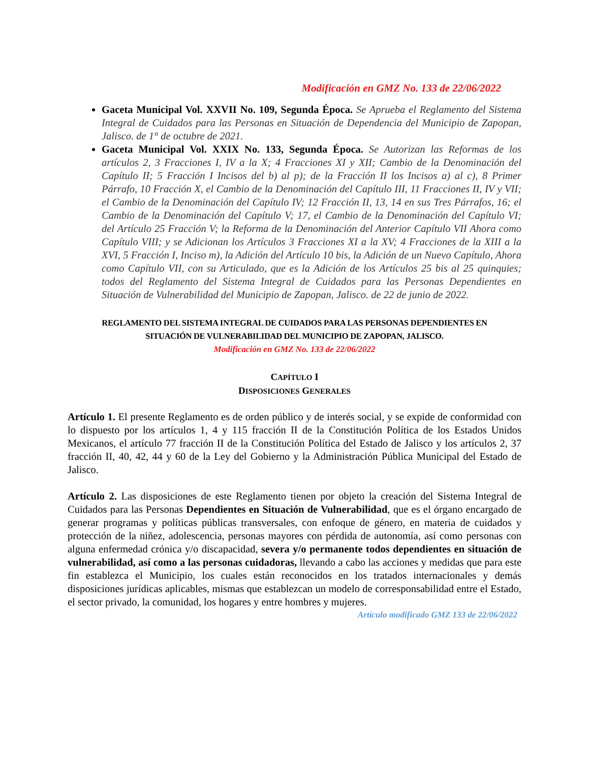Modificación en GMZ No. 133 de 22/06/2022
Gaceta Municipal Vol. XXVII No. 109, Segunda Época. Se Aprueba el Reglamento del Sistema Integral de Cuidados para las Personas en Situación de Dependencia del Municipio de Zapopan, Jalisco. de 1° de octubre de 2021.
Gaceta Municipal Vol. XXIX No. 133, Segunda Época. Se Autorizan las Reformas de los artículos 2, 3 Fracciones I, IV a la X; 4 Fracciones XI y XII; Cambio de la Denominación del Capítulo II; 5 Fracción I Incisos del b) al p); de la Fracción II los Incisos a) al c), 8 Primer Párrafo, 10 Fracción X, el Cambio de la Denominación del Capítulo III, 11 Fracciones II, IV y VII; el Cambio de la Denominación del Capítulo IV; 12 Fracción II, 13, 14 en sus Tres Párrafos, 16; el Cambio de la Denominación del Capítulo V; 17, el Cambio de la Denominación del Capítulo VI; del Artículo 25 Fracción V; la Reforma de la Denominación del Anterior Capítulo VII Ahora como Capítulo VIII; y se Adicionan los Artículos 3 Fracciones XI a la XV; 4 Fracciones de la XIII a la XVI, 5 Fracción I, Inciso m), la Adición del Artículo 10 bis, la Adición de un Nuevo Capítulo, Ahora como Capítulo VII, con su Articulado, que es la Adición de los Artículos 25 bis al 25 quinquies; todos del Reglamento del Sistema Integral de Cuidados para las Personas Dependientes en Situación de Vulnerabilidad del Municipio de Zapopan, Jalisco. de 22 de junio de 2022.
REGLAMENTO DEL SISTEMA INTEGRAL DE CUIDADOS PARA LAS PERSONAS DEPENDIENTES EN
SITUACIÓN DE VULNERABILIDAD DEL MUNICIPIO DE ZAPOPAN, JALISCO.
Modificación en GMZ No. 133 de 22/06/2022
CAPÍTULO I
DISPOSICIONES GENERALES
Artículo 1. El presente Reglamento es de orden público y de interés social, y se expide de conformidad con lo dispuesto por los artículos 1, 4 y 115 fracción II de la Constitución Política de los Estados Unidos Mexicanos, el artículo 77 fracción II de la Constitución Política del Estado de Jalisco y los artículos 2, 37 fracción II, 40, 42, 44 y 60 de la Ley del Gobierno y la Administración Pública Municipal del Estado de Jalisco.
Artículo 2. Las disposiciones de este Reglamento tienen por objeto la creación del Sistema Integral de Cuidados para las Personas Dependientes en Situación de Vulnerabilidad, que es el órgano encargado de generar programas y políticas públicas transversales, con enfoque de género, en materia de cuidados y protección de la niñez, adolescencia, personas mayores con pérdida de autonomía, así como personas con alguna enfermedad crónica y/o discapacidad, severa y/o permanente todos dependientes en situación de vulnerabilidad, así como a las personas cuidadoras, llevando a cabo las acciones y medidas que para este fin establezca el Municipio, los cuales están reconocidos en los tratados internacionales y demás disposiciones jurídicas aplicables, mismas que establezcan un modelo de corresponsabilidad entre el Estado, el sector privado, la comunidad, los hogares y entre hombres y mujeres.
Artículo modificado GMZ 133 de 22/06/2022